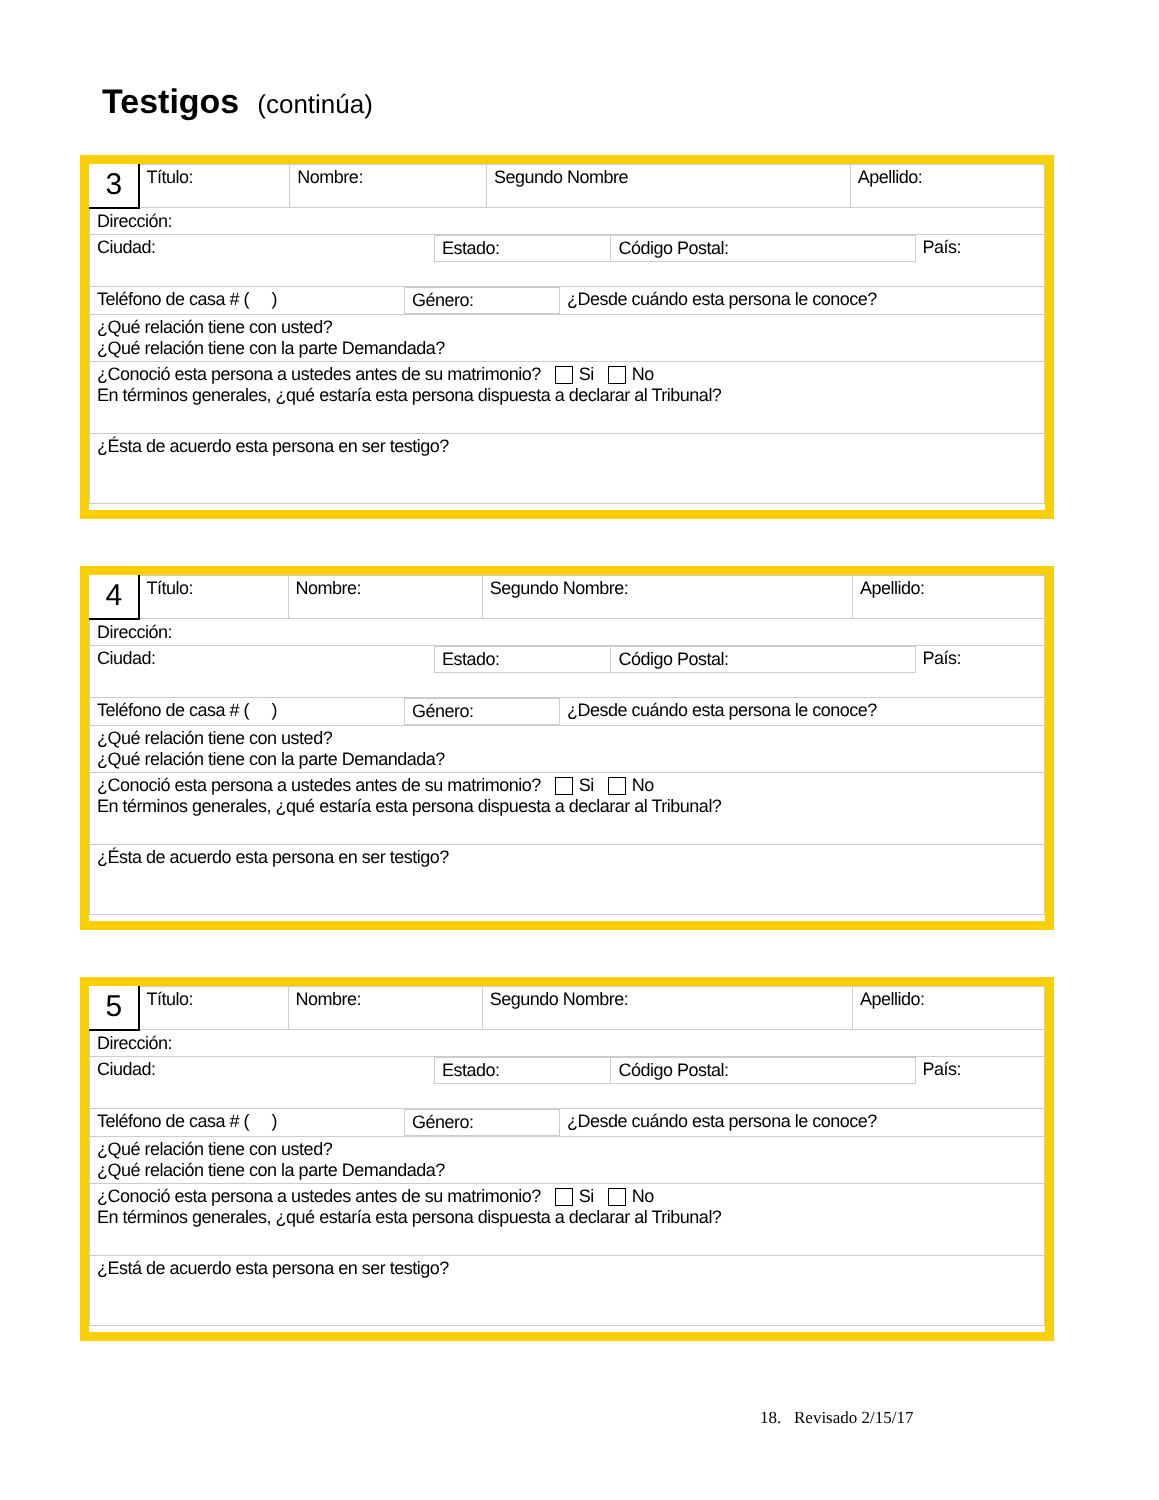Testigos (continúa)
| 3 | Título: | Nombre: | Segundo Nombre | Apellido: |
| Dirección: | | | | |
| / Ciudad: / Estado: / Código Postal: / País: / | | | | |
| / Teléfono de casa # ( ) / Género: / ¿Desde cuándo esta persona le conoce? / | | | | |
| ¿Qué relación tiene con usted? ¿Qué relación tiene con la parte Demandada? | | | | |
| ¿Conoció esta persona a ustedes antes de su matrimonio? Si No En términos generales, ¿qué estaría esta persona dispuesta a declarar al Tribunal? | | | | |
| ¿Ésta de acuerdo esta persona en ser testigo? | | | | |
| 4 | Título: | Nombre: | Segundo Nombre: | Apellido: |
| Dirección: | | | | |
| / Ciudad: / Estado: / Código Postal: / País: / | | | | |
| / Teléfono de casa # ( ) / Género: / ¿Desde cuándo esta persona le conoce? / | | | | |
| ¿Qué relación tiene con usted? ¿Qué relación tiene con la parte Demandada? | | | | |
| ¿Conoció esta persona a ustedes antes de su matrimonio? Si No En términos generales, ¿qué estaría esta persona dispuesta a declarar al Tribunal? | | | | |
| ¿Ésta de acuerdo esta persona en ser testigo? | | | | |
| 5 | Título: | Nombre: | Segundo Nombre: | Apellido: |
| Dirección: | | | | |
| / Ciudad: / Estado: / Código Postal: / País: / | | | | |
| / Teléfono de casa # ( ) / Género: / ¿Desde cuándo esta persona le conoce? / | | | | |
| ¿Qué relación tiene con usted? ¿Qué relación tiene con la parte Demandada? | | | | |
| ¿Conoció esta persona a ustedes antes de su matrimonio? Si No En términos generales, ¿qué estaría esta persona dispuesta a declarar al Tribunal? | | | | |
| ¿Está de acuerdo esta persona en ser testigo? | | | | |
18. Revisado 2/15/17